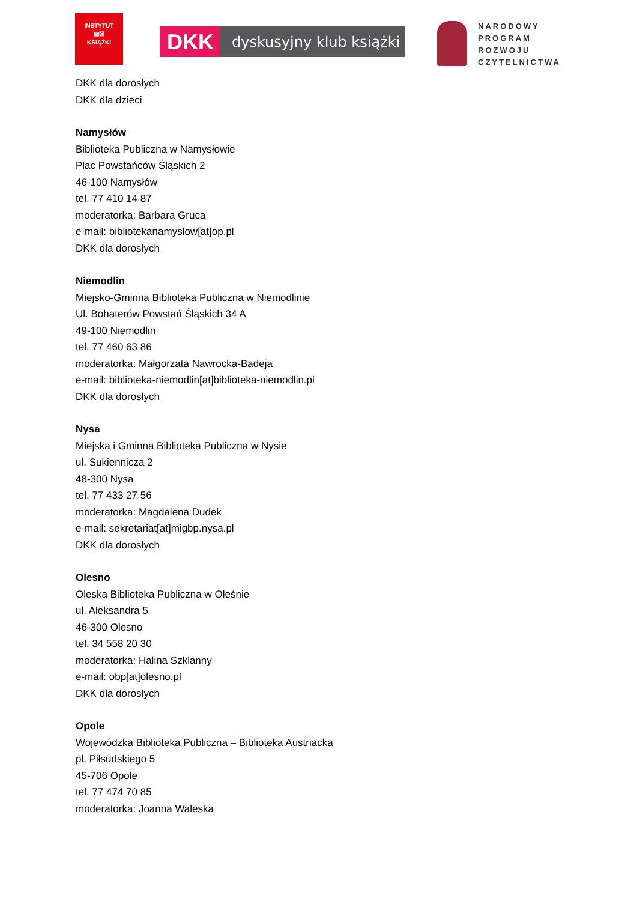INSTYTUT
▤☒
KSIĄŻKI
DKK dyskusyjny klub książki
NARODOWY
PROGRAM
ROZWOJU
CZYTELNICTWA
DKK dla dorosłych
DKK dla dzieci
Namysłów
Biblioteka Publiczna w Namysłowie
Plac Powstańców Śląskich 2
46-100 Namysłów
tel. 77 410 14 87
moderatorka: Barbara Gruca
e-mail: bibliotekanamyslow[at]op.pl
DKK dla dorosłych
Niemodlin
Miejsko-Gminna Biblioteka Publiczna w Niemodlinie
Ul. Bohaterów Powstań Śląskich 34 A
49-100 Niemodlin
tel. 77 460 63 86
moderatorka: Małgorzata Nawrocka-Badeja
e-mail: biblioteka-niemodlin[at]biblioteka-niemodlin.pl
DKK dla dorosłych
Nysa
Miejska i Gminna Biblioteka Publiczna w Nysie
ul. Sukiennicza 2
48-300 Nysa
tel. 77 433 27 56
moderatorka: Magdalena Dudek
e-mail: sekretariat[at]migbp.nysa.pl
DKK dla dorosłych
Olesno
Oleska Biblioteka Publiczna w Oleśnie
ul. Aleksandra 5
46-300 Olesno
tel. 34 558 20 30
moderatorka: Halina Szklanny
e-mail: obp[at]olesno.pl
DKK dla dorosłych
Opole
Wojewódzka Biblioteka Publiczna – Biblioteka Austriacka
pl. Piłsudskiego 5
45-706 Opole
tel. 77 474 70 85
moderatorka: Joanna Waleska